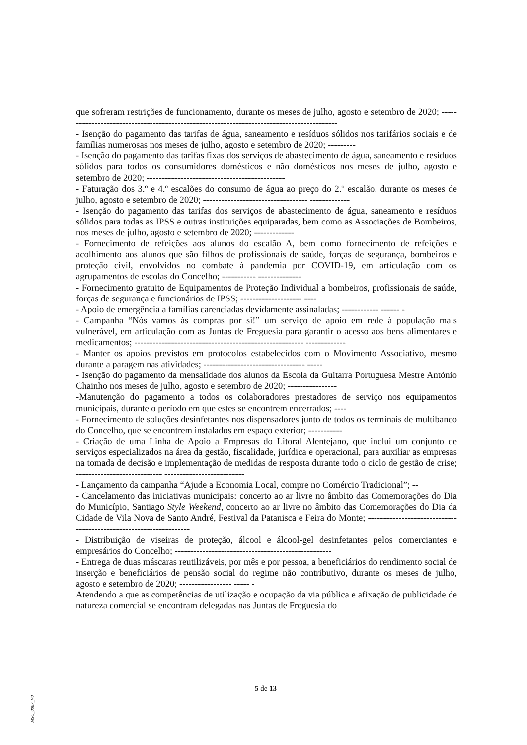que sofreram restrições de funcionamento, durante os meses de julho, agosto e setembro de 2020; ------------------------------------------------------------------------------------------
- Isenção do pagamento das tarifas de água, saneamento e resíduos sólidos nos tarifários sociais e de famílias numerosas nos meses de julho, agosto e setembro de 2020; ---------
- Isenção do pagamento das tarifas fixas dos serviços de abastecimento de água, saneamento e resíduos sólidos para todos os consumidores domésticos e não domésticos nos meses de julho, agosto e setembro de 2020; ---------------------------------------------
- Faturação dos 3.º e 4.º escalões do consumo de água ao preço do 2.º escalão, durante os meses de julho, agosto e setembro de 2020; ---------------------------------- -------------
- Isenção do pagamento das tarifas dos serviços de abastecimento de água, saneamento e resíduos sólidos para todas as IPSS e outras instituições equiparadas, bem como as Associações de Bombeiros, nos meses de julho, agosto e setembro de 2020; -------------
- Fornecimento de refeições aos alunos do escalão A, bem como fornecimento de refeições e acolhimento aos alunos que são filhos de profissionais de saúde, forças de segurança, bombeiros e proteção civil, envolvidos no combate à pandemia por COVID-19, em articulação com os agrupamentos de escolas do Concelho; ----------- --------------
- Fornecimento gratuito de Equipamentos de Proteção Individual a bombeiros, profissionais de saúde, forças de segurança e funcionários de IPSS; -------------------- ----
- Apoio de emergência a famílias carenciadas devidamente assinaladas; ------------ ------ -
- Campanha “Nós vamos às compras por si!” um serviço de apoio em rede à população mais vulnerável, em articulação com as Juntas de Freguesia para garantir o acesso aos bens alimentares e medicamentos; ------------------------------------------------------- -------------
- Manter os apoios previstos em protocolos estabelecidos com o Movimento Associativo, mesmo durante a paragem nas atividades; --------------------------------- -----
- Isenção do pagamento da mensalidade dos alunos da Escola da Guitarra Portuguesa Mestre António Chainho nos meses de julho, agosto e setembro de 2020; ----------------
-Manutenção do pagamento a todos os colaboradores prestadores de serviço nos equipamentos municipais, durante o período em que estes se encontrem encerrados; ----
- Fornecimento de soluções desinfetantes nos dispensadores junto de todos os terminais de multibanco do Concelho, que se encontrem instalados em espaço exterior; -----------
- Criação de uma Linha de Apoio a Empresas do Litoral Alentejano, que inclui um conjunto de serviços especializados na área da gestão, fiscalidade, jurídica e operacional, para auxiliar as empresas na tomada de decisão e implementação de medidas de resposta durante todo o ciclo de gestão de crise; ---------------------------- --------------------------
- Lançamento da campanha “Ajude a Economia Local, compre no Comércio Tradicional”; --
- Cancelamento das iniciativas municipais: concerto ao ar livre no âmbito das Comemorações do Dia do Município, Santiago Style Weekend, concerto ao ar livre no âmbito das Comemorações do Dia da Cidade de Vila Nova de Santo André, Festival da Patanisca e Feira do Monte; ------------------------------------------------------------------
- Distribuição de viseiras de proteção, álcool e álcool-gel desinfetantes pelos comerciantes e empresários do Concelho; ---------------------------------------------------
- Entrega de duas máscaras reutilizáveis, por mês e por pessoa, a beneficiários do rendimento social de inserção e beneficiários de pensão social do regime não contributivo, durante os meses de julho, agosto e setembro de 2020; ----------------- ----- -
Atendendo a que as competências de utilização e ocupação da via pública e afixação de publicidade de natureza comercial se encontram delegadas nas Juntas de Freguesia do
5 de 13
MSC_0007_V0